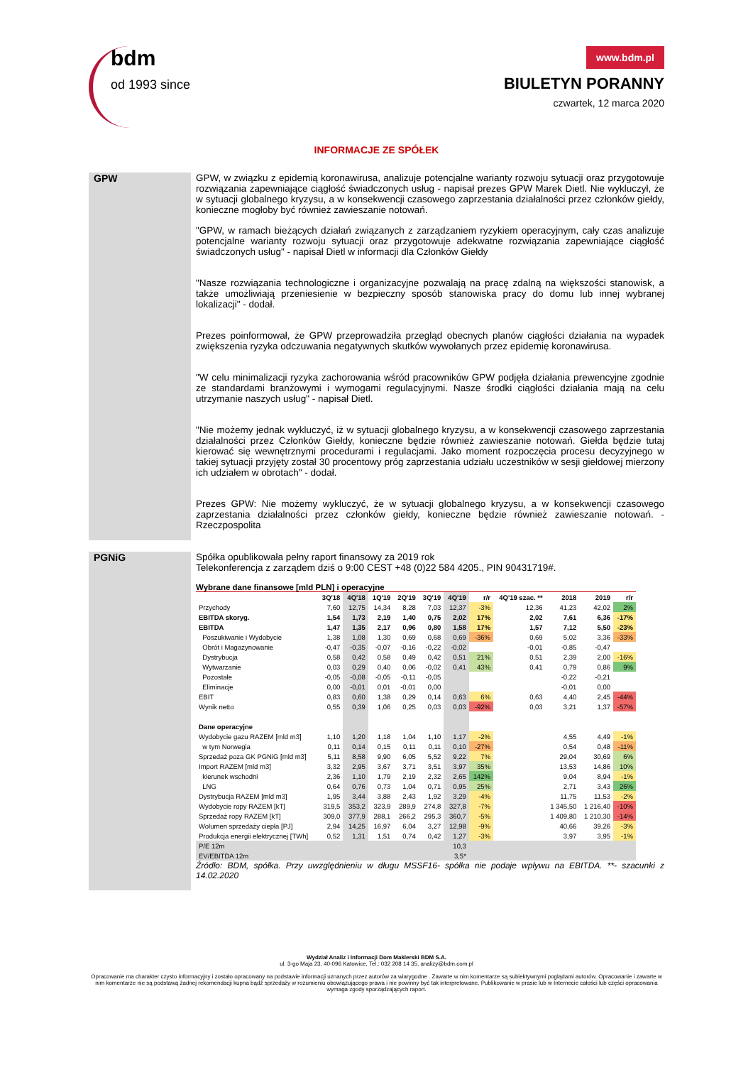bdm
od 1993 since
www.bdm.pl
BIULETYN PORANNY
czwartek, 12 marca 2020
INFORMACJE ZE SPÓŁEK
GPW GPW, w związku z epidemią koronawirusa, analizuje potencjalne warianty rozwoju sytuacji oraz przygotowuje rozwiązania zapewniające ciągłość świadczonych usług - napisał prezes GPW Marek Dietl. Nie wykluczył, że w sytuacji globalnego kryzysu, a w konsekwencji czasowego zaprzestania działalności przez członków giełdy, konieczne mogłoby być również zawieszanie notowań.
"GPW, w ramach bieżących działań związanych z zarządzaniem ryzykiem operacyjnym, cały czas analizuje potencjalne warianty rozwoju sytuacji oraz przygotowuje adekwatne rozwiązania zapewniające ciągłość świadczonych usług" - napisał Dietl w informacji dla Członków Giełdy
"Nasze rozwiązania technologiczne i organizacyjne pozwalają na pracę zdalną na większości stanowisk, a także umożliwiają przeniesienie w bezpieczny sposób stanowiska pracy do domu lub innej wybranej lokalizacji" - dodał.
Prezes poinformował, że GPW przeprowadziła przegląd obecnych planów ciągłości działania na wypadek zwiększenia ryzyka odczuwania negatywnych skutków wywołanych przez epidemię koronawirusa.
"W celu minimalizacji ryzyka zachorowania wśród pracowników GPW podjęła działania prewencyjne zgodnie ze standardami branżowymi i wymogami regulacyjnymi. Nasze środki ciągłości działania mają na celu utrzymanie naszych usług" - napisał Dietl.
"Nie możemy jednak wykluczyć, iż w sytuacji globalnego kryzysu, a w konsekwencji czasowego zaprzestania działalności przez Członków Giełdy, konieczne będzie również zawieszanie notowań. Giełda będzie tutaj kierować się wewnętrznymi procedurami i regulacjami. Jako moment rozpoczęcia procesu decyzyjnego w takiej sytuacji przyjęty został 30 procentowy próg zaprzestania udziału uczestników w sesji giełdowej mierzony ich udziałem w obrotach" - dodał.
Prezes GPW: Nie możemy wykluczyć, że w sytuacji globalnego kryzysu, a w konsekwencji czasowego zaprzestania działalności przez członków giełdy, konieczne będzie również zawieszanie notowań. - Rzeczpospolita
PGNiG Spółka opublikowała pełny raport finansowy za 2019 rok
Telekonferencja z zarządem dziś o 9:00 CEST +48 (0)22 584 4205., PIN 90431719#.
Wybrane dane finansowe [mld PLN] i operacyjne
| | 3Q'18 | 4Q'18 | 1Q'19 | 2Q'19 | 3Q'19 | 4Q'19 | r/r | 4Q'19 szac. ** | 2018 | 2019 | r/r |
| --- | --- | --- | --- | --- | --- | --- | --- | --- | --- | --- | --- |
| Przychody | 7,60 | 12,75 | 14,34 | 8,28 | 7,03 | 12,37 | -3% | 12,36 | 41,23 | 42,02 | 2% |
| EBITDA skoryg. | 1,54 | 1,73 | 2,19 | 1,40 | 0,75 | 2,02 | 17% | 2,02 | 7,61 | 6,36 | -17% |
| EBITDA | 1,47 | 1,35 | 2,17 | 0,96 | 0,80 | 1,58 | 17% | 1,57 | 7,12 | 5,50 | -23% |
| Poszukiwanie i Wydobycie | 1,38 | 1,08 | 1,30 | 0,69 | 0,68 | 0,69 | -36% | 0,69 | 5,02 | 3,36 | -33% |
| Obrót i Magazynowanie | -0,47 | -0,35 | -0,07 | -0,16 | -0,22 | -0,02 | | -0,01 | -0,85 | -0,47 | |
| Dystrybucja | 0,58 | 0,42 | 0,58 | 0,49 | 0,42 | 0,51 | 21% | 0,51 | 2,39 | 2,00 | -16% |
| Wytwarzanie | 0,03 | 0,29 | 0,40 | 0,06 | -0,02 | 0,41 | 43% | 0,41 | 0,79 | 0,86 | 9% |
| Pozostałe | -0,05 | -0,08 | -0,05 | -0,11 | -0,05 | | | | -0,22 | -0,21 | |
| Eliminacje | 0,00 | -0,01 | 0,01 | -0,01 | 0,00 | | | | -0,01 | 0,00 | |
| EBIT | 0,83 | 0,60 | 1,38 | 0,29 | 0,14 | 0,63 | 6% | 0,63 | 4,40 | 2,45 | -44% |
| Wynik netto | 0,55 | 0,39 | 1,06 | 0,25 | 0,03 | 0,03 | -92% | 0,03 | 3,21 | 1,37 | -57% |
| Dane operacyjne | | | | | | | | | | | |
| Wydobycie gazu RAZEM [mld m3] | 1,10 | 1,20 | 1,18 | 1,04 | 1,10 | 1,17 | -2% | | 4,55 | 4,49 | -1% |
| w tym Norwegia | 0,11 | 0,14 | 0,15 | 0,11 | 0,11 | 0,10 | -27% | | 0,54 | 0,48 | -11% |
| Sprzedaż poza GK PGNiG [mld m3] | 5,11 | 8,58 | 9,90 | 6,05 | 5,52 | 9,22 | 7% | | 29,04 | 30,69 | 6% |
| Import RAZEM [mld m3] | 3,32 | 2,95 | 3,67 | 3,71 | 3,51 | 3,97 | 35% | | 13,53 | 14,86 | 10% |
| kierunek wschodni | 2,36 | 1,10 | 1,79 | 2,19 | 2,32 | 2,65 | 142% | | 9,04 | 8,94 | -1% |
| LNG | 0,64 | 0,76 | 0,73 | 1,04 | 0,71 | 0,95 | 25% | | 2,71 | 3,43 | 26% |
| Dystrybucja RAZEM [mld m3] | 1,95 | 3,44 | 3,88 | 2,43 | 1,92 | 3,29 | -4% | | 11,75 | 11,53 | -2% |
| Wydobycie ropy RAZEM [kT] | 319,5 | 353,2 | 323,9 | 289,9 | 274,8 | 327,8 | -7% | | 1 345,50 | 1 216,40 | -10% |
| Sprzedaż ropy RAZEM [kT] | 309,0 | 377,9 | 288,1 | 266,2 | 295,3 | 360,7 | -5% | | 1 409,80 | 1 210,30 | -14% |
| Wolumen sprzedaży ciepła [PJ] | 2,94 | 14,25 | 16,97 | 6,04 | 3,27 | 12,98 | -9% | | 40,66 | 39,26 | -3% |
| Produkcja energii elektrycznej [TWh] | 0,52 | 1,31 | 1,51 | 0,74 | 0,42 | 1,27 | -3% | | 3,97 | 3,95 | -1% |
| P/E 12m | | | | | | 10,3 | | | | | |
| EV/EBITDA 12m | | | | | | 3,5* | | | | | |
Źródło: BDM, spółka. Przy uwzględnieniu w długu MSSF16- spółka nie podaje wpływu na EBITDA. **- szacunki z 14.02.2020
Wydział Analiz i Informacji Dom Maklerski BDM S.A.
ul. 3-go Maja 23, 40-096 Katowice, Tel.: 032 208 14 35, analizy@bdm.com.pl
Opracowanie ma charakter czysto informacyjny i zostało opracowany na podstawie informacji uznanych przez autorów za wiarygodne . Zawarte w nim komentarze są subiektywnymi poglądami autorów. Opracowanie i zawarte w nim komentarze nie są podstawą żadnej rekomendacji kupna bądź sprzedaży w rozumieniu obowiązującego prawa i nie powinny być tak interpretowane. Publikowanie w prasie lub w Internecie całości lub części opracowania wymaga zgody sporządzających raport.